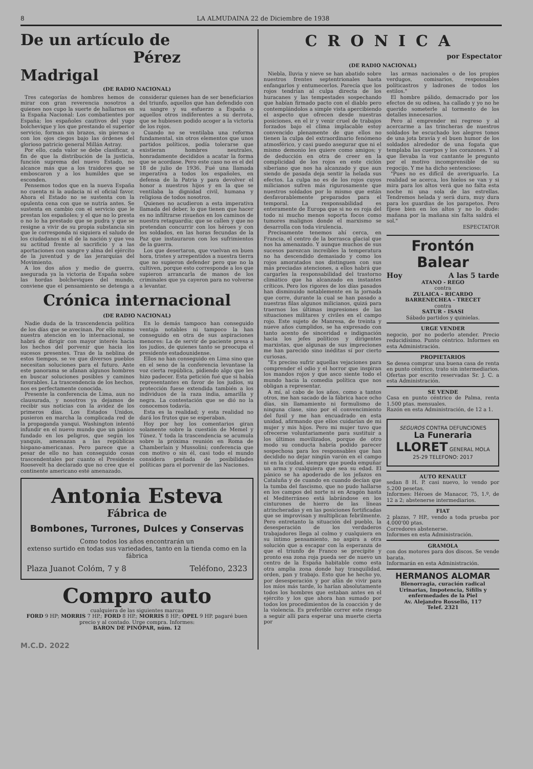8 LA ALMUDAINA 22 de Diciembre de 1938
De un artículo de
Pérez Madrigal
(DE RADIO NACIONAL)
Tres categorías de hombres hemos de mirar con gran reverencia nosotros a quienes nos cupo la suerte de hallarnos en la España Nacional: Los combatientes por España; los españoles cautivos del yugo bolchevique y los que prestando el superior servicio, forman sin brazos, sin piernas o con los ojos ciegos bajo las órdenes del glorioso patricio general Millán Astray.
Por ello, cada valor se debe clasificar, a fin de que la distribución de la justicia, función suprema del nuevo Estado, no alcance más que a los traidores que se emboscaron y a los humildes que se esconden.
Pensemos todos que en la nueva España no cuenta ni la audacia ni el oficial favor. Ahora el Estado no se sustenta con la opulenta cena con que se nutría antes. Se sustenta en cambio con el servicio que le prestan los españoles; y el que no lo presta o no lo ha prestado que se pudra y que se resigne a vivir de su propia substancia sin que le corresponda ni siquiera el saludo de los ciudadanos ni el de la nación y que vea su actitud frente al sacrificio y a las aportaciones con sangre y alma del ejército de la juventud y de las jerarquías del Movimiento.
A los dos años y medio de guerra, asegurada ya la victoria de España sobre las hordas bolcheviques del mundo, conviene que el pensamiento se detenga a considerar quienes han de ser beneficiarios del triunfo, aquellos que han defendido con su sangre y su esfuerzo a España o aquellos otros indiferentes a su derrota, que se hubiesen podido acoger a la victoria de los rojos.
Cuando no se ventilaba una reforma fundamental, sin otros elementos que unos partidos políticos, podía tolerarse que existieran hombres neutrales, honradamente decididos a acatar la forma que se acordase. Pero este caso no es el del 18 de julio de 1936. Fué una llamada imperativa a todos los españoles, en defensa de la Patria y para devolver el honor a nuestros hijos y en la que se ventilaba la dignidad civil, humana y religiosa de todos nosotros.
Quienes no acudieron a esta imperativa llamada del deber, lo que tienen que hacer es no infiltrarse risueños en los caminos de nuestra retaguardia; que se callen y que no pretendan concurrir con los héroes y con los soldados, en las horas fecundas de la Paz que instauraron con los sufrimientos de la guerra.
Los que desertaron, que vuelvan en buen hora, tristes y arrepentidos a nuestra tierra que no supieron defender pero que no la cultiven, porque esto corresponde a los que supieron arrancarla de manos de los criminales que ya cayeron para no volverse a levantar.
Crónica internacional
(DE RADIO NACIONAL)
Nadie duda de la trascendencia política de los días que se avecinan. Por ello mismo nuestra atención en lo internacional, se habrá de dirigir con mayor interés hacia los hechos del porvenir que hacia los sucesos presentes. Tras de la neblina de estos tiempos, se ve que diversos pueblos necesitan soluciones para el futuro. Ante este panorama se afanan algunos hombres en buscar soluciones posibles y caminos favorables. La trascendencia de los hechos, nos es perfectamente conocida.
Presente la conferencia de Lima, aun no clausurada, y nosotros ya dejamos de recibir sus noticias con la avidez de los primeros días. Los Estados Unidos, pusieron en marcha la complicada red de la propaganda yanqui. Washington intentó infundir en el nuevo mundo que un pánico fundado en los peligros, que según los yanquis, amenazan a las repúblicas hispano-americanas. Pero parece que a pesar de ello no han conseguido cosas trascendentales por cuanto el Presidente Roosevelt ha declarado que no cree que el continente americano esté amenazado.
En lo demás tampoco han conseguido ventaja notables ni tampoco la han conseguido en otra de sus aspiraciones menores: La de servir de paciente presa a los judíos, de quienes tanto se preocupa el presidente estadounidense.
Ellos no han conseguido en Lima sino que en el seno de la conferencia levantase la voz cierta república, pidiendo algo que les hizo padecer. Esta petición fué que si había representantes en favor de los judíos, su protección fuese extendida también a los individuos de la raza india, amarilla y negra. La contestación que se dió no la conocemos todavía.
Esta es la realidad; y esta realidad no dará los frutos que se esperaban.
Hoy por hoy los comentarios giran solamente sobre la cuestión de Memel y Túnez. Y toda la trascendencia se acumula sobre la próxima reunión en Roma de Chamberlain y Mussolini; conferencia que con motivo o sin él, casi todo el mundo considera preñada de posibilidades políticas para el porvenir de las Naciones.
Antonia Esteva
Fábrica de
Bombones, Turrones, Dulces y Conservas
Como todos los años encontrarán un
extenso surtido en todas sus variedades, tanto en la tienda como en la fábrica
Plaza Juanot Colóm, 7 y 8 Teléfono, 2323
Compro auto
cualquiera de las siguientes marcas
FORD 9 HP; MORRIS 7 HP.; FORD 8 HP.; MORRIS 8 HP.; OPEL 9 HP. pagaré buen precio y al contado. Urge compra. Informes:
BARON DE PINOPAR, núm. 12
M.C.D. 2022
CRONICA
por Espectator
(DE RADIO NACIONAL)
Niebla, lluvia y nieve se han abatido sobre nuestros frentes septentrionales hasta enfangarlos y entumecerlos. Parecía que los rojos tendrían al culpa directa de los huracanes y las tempestades sospechando que habían firmado pacto con el diablo pero contemplándolos a simple vista apercibiendo el aspecto que ofrecen desde nuestras posiciones, en el ir y venir cruel de trabajos forzados bajo el clima implacable estoy convencido plenamente de que ellos no tienen la culpa del extraordinario fenómeno atmosférico, y casi puedo asegurar que ni el mismo demonio les quiere como amigos; y de deducción en otra de creer en la complicidad de los rojos en este ciclón siberiano que nos ha alcanzado y que aun siendo de pasada deja sentir la helada sus efectos. La culpa no es de los rojos cuyos milicianos sufren más rigurosamente que nuestros soldados por lo mismo que están desfavorablemente preparados para el temporal. La responsabilidad es enteramente de Europa que si no es roja del todo ni mucho menos soporta focos como tumores malignos donde el marxismo se desarrolla con toda virulencia.
Precisamente tenemos ahí cerca, en Francia, el centro de la borrasca glacial que nos ha amenazado. Y aunque muchos de sus sucesos parezcan increibles la temperatura no ha descendido demasiado y como los rojos amoratados nos distinguen con sus más preciadas atenciones, a ellos habrá que cargarles la responsabilidad del trastorno climático que ha alcanzado en instantes críticos. Pero los rigores de los días pasados han disminuido notablemente en la jornada que corre, durante la cual se han pasado a nuestras filas algunos milicianos, quizá para traernos los últimas impresiones de las situaciones militares y civiles en el campo rojo. Este sujeto de Manresa, de treinta y nueve años cumplidos, se ha expresado con tanto acento de sinceridad e indignación hacia los jefes políticos y dirigentes marxistas, que algunas de sus impreciones me han parecido sino inéditas sí por cierto curiosas.
"Es preciso sufrir aquellas vejaciones para comprender el odio y el horror que inspiran los mandos rojos y que asco siente todo el mundo hacia la comedia política que nos obligan a representar.
A mí, al cabo de los años, como a tantos otros, me han sacado de la fábrica hace ocho días, sin llamamiento ni formulismo de ninguna clase, sino por el convencimiento del fusil y me han encuadrado en esta unidad, afirmando que ellos cuidarían de mi mujer y mis hijos. Pero mi mujer tuvo que ofrecerse voluntariamente para sustituir a los últimos movilizados, porque de otro modo su conducta habría podido parecer sospechosa para los responsables que han decidido no dejar ningún varón en el campo ni en la ciudad, siempre que pueda empuñar un arma y cualquiera que sea su edad. El pánico se ha apoderado de los jefazos en Cataluña y de cuando en cuando decían que la tumba del fascismo, que no pudo hallarse en los campos del norte ni en Aragón hasta el Mediterráneo está labrándose en los cinturones de hierro de las líneas atrincheradas y en las posiciones fortificadas que se improvisan y multiplican febrilmente. Pero entretanto la situación del pueblo, la desesperación de los verdaderos trabajadores llega al colmo y cualquiera en su íntimo pensamiento, no aspira a otra solución que a escapar con la esperanza de que el triunfo de Franco se precipite y pronto esa zona roja pueda ser de nuevo un centro de la España habitable como esta otra amplia zona donde hay tranquilidad, orden, pan y trabajo. Esto que he hecho yo, por desesperación y por afán de vivir para los míos más tarde, lo harían absolutamente todos los hombres que estaban antes en el ejército y los que ahora han sumado por todos los procedimientos de la coacción y de la violencia. Es preferible correr este riesgo a seguir allí para esperar una muerte cierta por
las armas nacionales o de los propios verdugos, comisarios, responsables políticastros y ladrones de todos los estilos."
El hombre pálido, demacrado por los efectos de su odisea, ha callado y yo no he querido someterle al tormento de los detalles innecesarios.
Pero al emprender mi regreso y al acercarme a las trincheras de nuestros soldados he escuchado los alegres tonos de una jota bravía y el buen humor de los soldados alrededor de una fogata que templaba las cuerpos y los corazones. Y al que llevaba la voz cantante le pregunto por el motivo incomprensible de su regocijo. Y me ha dicho sentencioso:
"Pues no es difícil de averiguarlo. La realidad se acerca, los hielos se van y si mira para los altos verá que no falta esta noche ni una sola de las estrellas. Tendremos helada y será dura, muy dura para los guardias de los parapetos. Pero fíjese bien en los altos y no lo dude: mañana por la mañana sin falta saldrá el sol."
ESPECTATOR
Frontón Balear
Hoy A las 5 tarde
ATANO - REGO
contra
ZULAICA - RICARDO
BARRENECHEA - TRECET
contra
SATUR - ISASI
Sábado partidos y quinielas.
URGE VENDER
negocio, por no poderlo atender. Precio reducidísimo. Punto céntrico. Informes en esta Administración.
PROPIETARIOS
Se desea comprar una buena casa de renta en punto céntrico, trato sin intermediarios. Ofertas por escrito reservadas Sr. J. C. a esta Administración.
SE VENDE
Casa en punto céntrico de Palma, renta 1.500 ptas. mensuales.
Razón en esta Administración, de 12 a 1.
SEGUROS CONTRA DEFUNCIONES
La Funeraria
LLORET GENERAL MOLA 25-29 TELEFONO: 2017
AUTO RENAULT
sedan 8 H. P. casi nuevo, lo vendo por 5.200 pesetas.
Informes: Héroes de Manacor, 75, 1.º, de 12 a 2; abstenerse intermediarios.
FIAT
2 plazas, 7 HP., vendo a toda prueba por 4.000'00 ptas.
Corredores abstenerse.
Informes en esta Administración.
GRAMOLA
con dos motores para dos discos. Se vende barata.
Informarán en esta Administración.
HERMANOS ALOMAR
Blenorragia, curación radical Urinarias, Impotencia, Sífilis y enfermedades de la Piel
Av. Alejandro Rosselló, 117
Telef. 2321